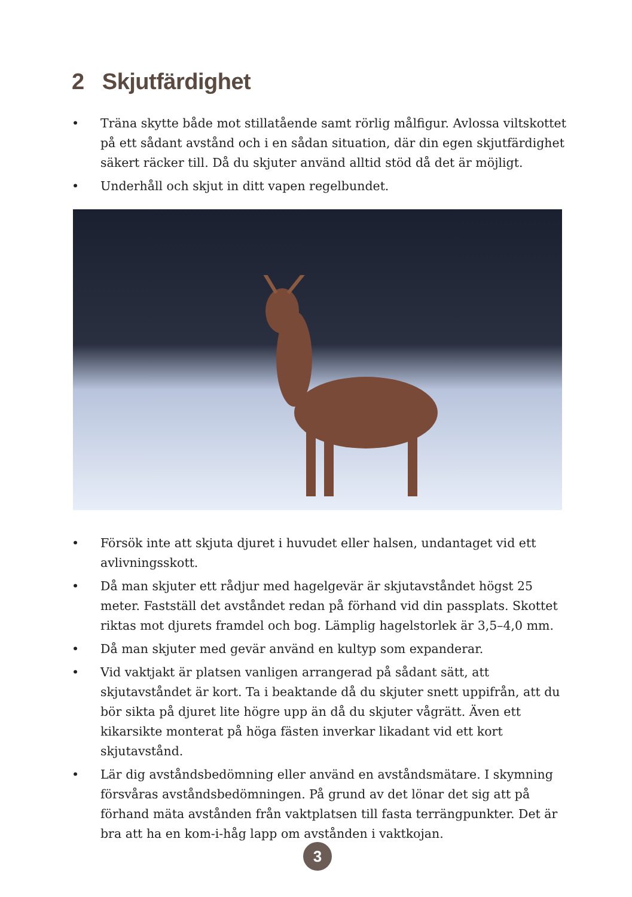2 Skjutfärdighet
• Träna skytte både mot stillatående samt rörlig målfigur. Avlossa viltskottet på ett sådant avstånd och i en sådan situation, där din egen skjutfärdighet säkert räcker till. Då du skjuter använd alltid stöd då det är möjligt.
• Underhåll och skjut in ditt vapen regelbundet.
• Försök inte att skjuta djuret i huvudet eller halsen, undantaget vid ett avlivningsskott.
• Då man skjuter ett rådjur med hagelgevär är skjutavståndet högst 25 meter. Fastställ det avståndet redan på förhand vid din passplats. Skottet riktas mot djurets framdel och bog. Lämplig hagelstorlek är 3,5–4,0 mm.
• Då man skjuter med gevär använd en kultyp som expanderar.
• Vid vaktjakt är platsen vanligen arrangerad på sådant sätt, att skjutavståndet är kort. Ta i beaktande då du skjuter snett uppifrån, att du bör sikta på djuret lite högre upp än då du skjuter vågrätt. Även ett kikarsikte monterat på höga fästen inverkar likadant vid ett kort skjutavstånd.
• Lär dig avståndsbedömning eller använd en avståndsmätare. I skymning försvåras avståndsbedömningen. På grund av det lönar det sig att på förhand mäta avstånden från vaktplatsen till fasta terrängpunkter. Det är bra att ha en kom-i-håg lapp om avstånden i vaktkojan.
3